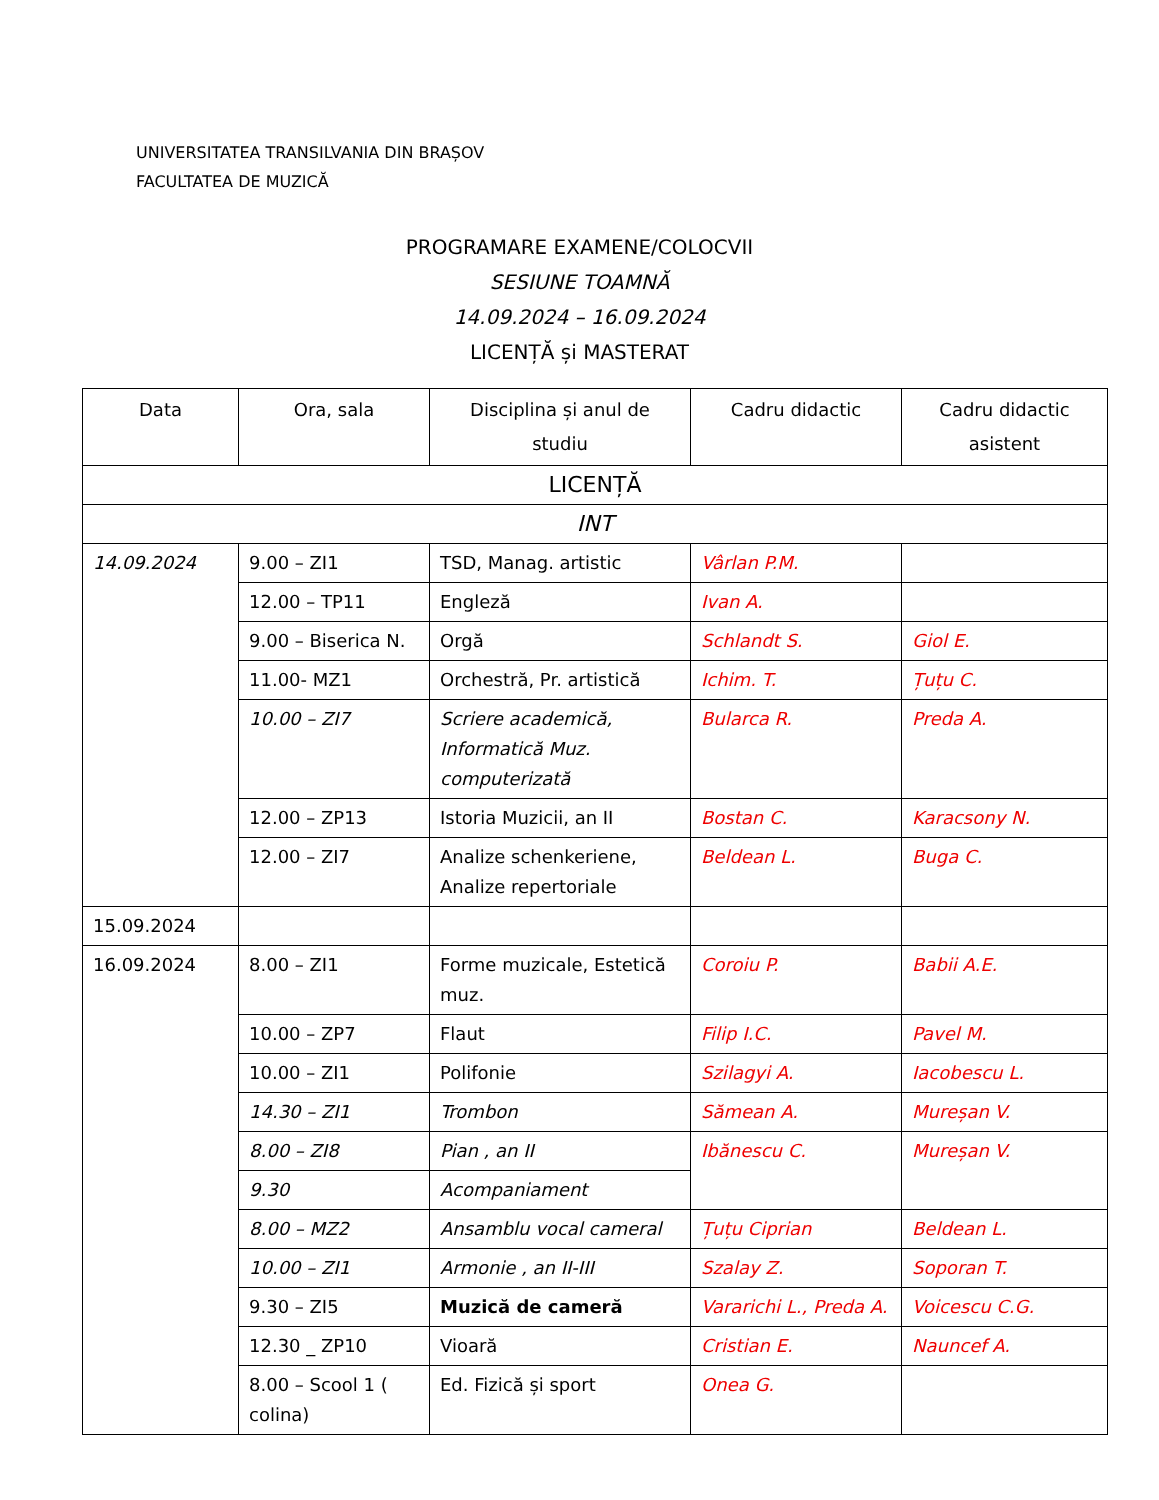UNIVERSITATEA TRANSILVANIA DIN BRAȘOV
FACULTATEA DE MUZICĂ
PROGRAMARE EXAMENE/COLOCVII
SESIUNE TOAMNĂ
14.09.2024 – 16.09.2024
LICENȚĂ și MASTERAT
| Data | Ora, sala | Disciplina și anul de studiu | Cadru didactic | Cadru didactic asistent |
| --- | --- | --- | --- | --- |
| LICENȚĂ | | | | |
| INT | | | | |
| 14.09.2024 | 9.00 – ZI1 | TSD, Manag. artistic | Vârlan P.M. | |
| | 12.00 – TP11 | Engleză | Ivan A. | |
| | 9.00 – Biserica N. | Orgă | Schlandt S. | Giol E. |
| | 11.00- MZ1 | Orchestră, Pr. artistică | Ichim. T. | Țuțu C. |
| | 10.00 – ZI7 | Scriere academică, Informatică Muz. computerizată | Bularca R. | Preda A. |
| | 12.00 – ZP13 | Istoria Muzicii, an II | Bostan C. | Karacsony N. |
| | 12.00 – ZI7 | Analize schenkeriene, Analize repertoriale | Beldean L. | Buga C. |
| 15.09.2024 | | | | |
| 16.09.2024 | 8.00 – ZI1 | Forme muzicale, Estetică muz. | Coroiu P. | Babii A.E. |
| | 10.00 – ZP7 | Flaut | Filip I.C. | Pavel M. |
| | 10.00 – ZI1 | Polifonie | Szilagyi A. | Iacobescu L. |
| | 14.30 – ZI1 | Trombon | Sămean A. | Mureșan V. |
| | 8.00 – ZI8 | Pian , an II | Ibănescu C. | Mureșan V. |
| | 9.30 | Acompaniament | | |
| | 8.00 – MZ2 | Ansamblu vocal cameral | Țuțu Ciprian | Beldean L. |
| | 10.00 – ZI1 | Armonie , an II-III | Szalay Z. | Soporan T. |
| | 9.30 – ZI5 | Muzică de cameră | Vararichi L., Preda A. | Voicescu C.G. |
| | 12.30 _ ZP10 | Vioară | Cristian E. | Nauncef A. |
| | 8.00 – Scool 1 ( colina) | Ed. Fizică și sport | Onea G. | |